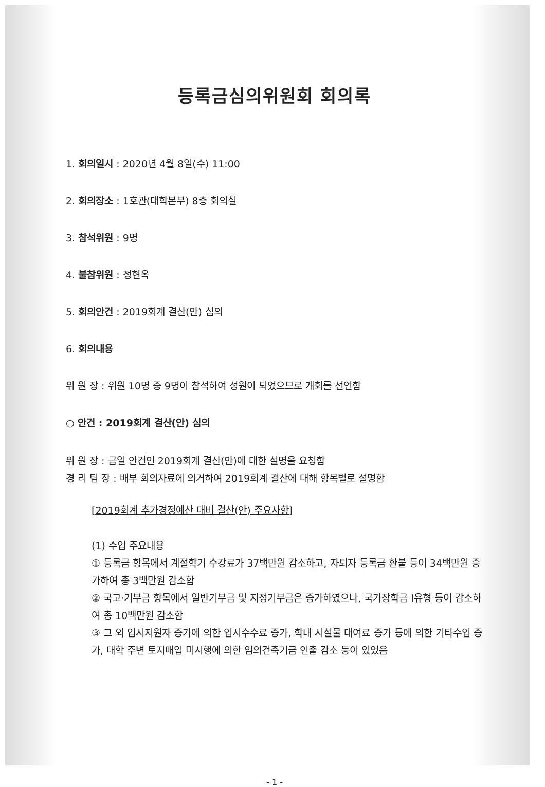등록금심의위원회 회의록
1. 회의일시 : 2020년 4월 8일(수) 11:00
2. 회의장소 : 1호관(대학본부) 8층 회의실
3. 참석위원 : 9명
4. 불참위원 : 정현옥
5. 회의안건 : 2019회계 결산(안) 심의
6. 회의내용
위 원 장 : 위원 10명 중 9명이 참석하여 성원이 되었으므로 개회를 선언함
○ 안건 : 2019회계 결산(안) 심의
위 원 장 : 금일 안건인 2019회계 결산(안)에 대한 설명을 요청함
경 리 팀 장 : 배부 회의자료에 의거하여 2019회계 결산에 대해 항목별로 설명함
[2019회계 추가경정예산 대비 결산(안) 주요사항]
(1) 수입 주요내용
① 등록금 항목에서 계절학기 수강료가 37백만원 감소하고, 자퇴자 등록금 환불 등이 34백만원 증가하여 총 3백만원 감소함
② 국고·기부금 항목에서 일반기부금 및 지정기부금은 증가하였으나, 국가장학금 Ⅰ유형 등이 감소하여 총 10백만원 감소함
③ 그 외 입시지원자 증가에 의한 입시수수료 증가, 학내 시설물 대여료 증가 등에 의한 기타수입 증가, 대학 주변 토지매입 미시행에 의한 임의건축기금 인출 감소 등이 있었음
- 1 -